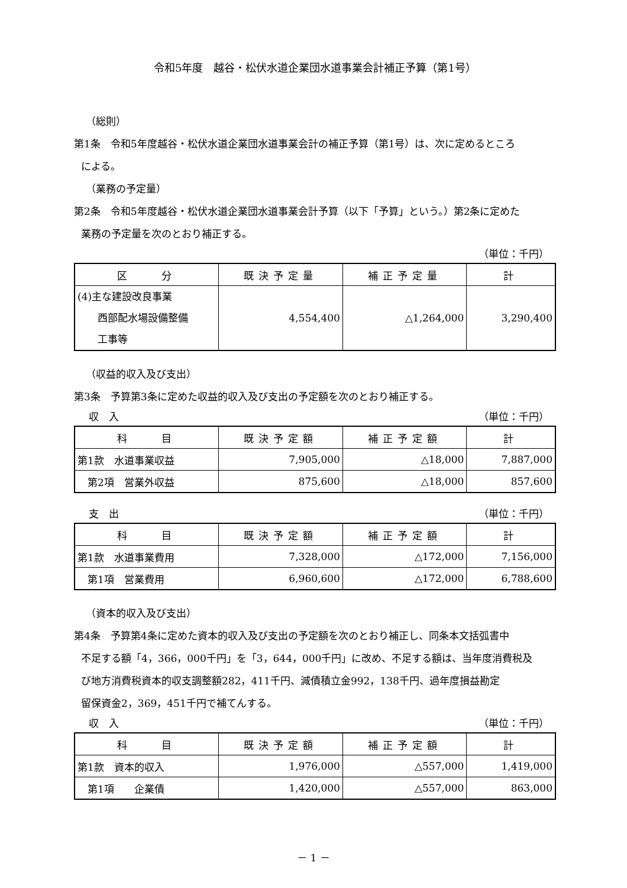令和5年度　越谷・松伏水道企業団水道事業会計補正予算（第1号）
（総則）
第1条　令和5年度越谷・松伏水道企業団水道事業会計の補正予算（第1号）は、次に定めるところ
による。
（業務の予定量）
第2条　令和5年度越谷・松伏水道企業団水道事業会計予算（以下「予算」という。）第2条に定めた
業務の予定量を次のとおり補正する。
（単位：千円）
| 区 分 | 既決予定量 | 補正予定量 | 計 |
| --- | --- | --- | --- |
| (4)主な建設改良事業 西部配水場設備整備 工事等 | 4,554,400 | △1,264,000 | 3,290,400 |
（収益的収入及び支出）
第3条　予算第3条に定めた収益的収入及び支出の予定額を次のとおり補正する。
収　入 （単位：千円）
| 科 目 | 既決予定額 | 補正予定額 | 計 |
| --- | --- | --- | --- |
| 第1款 水道事業収益 | 7,905,000 | △18,000 | 7,887,000 |
| 第2項 営業外収益 | 875,600 | △18,000 | 857,600 |
支　出 （単位：千円）
| 科 目 | 既決予定額 | 補正予定額 | 計 |
| --- | --- | --- | --- |
| 第1款 水道事業費用 | 7,328,000 | △172,000 | 7,156,000 |
| 第1項 営業費用 | 6,960,600 | △172,000 | 6,788,600 |
（資本的収入及び支出）
第4条　予算第4条に定めた資本的収入及び支出の予定額を次のとおり補正し、同条本文括弧書中
不足する額「4，366，000千円」を「3，644，000千円」に改め、不足する額は、当年度消費税及
び地方消費税資本的収支調整額282，411千円、減債積立金992，138千円、過年度損益勘定
留保資金2，369，451千円で補てんする。
収　入 （単位：千円）
| 科 目 | 既決予定額 | 補正予定額 | 計 |
| --- | --- | --- | --- |
| 第1款 資本的収入 | 1,976,000 | △557,000 | 1,419,000 |
| 第1項 企業債 | 1,420,000 | △557,000 | 863,000 |
－ 1 －